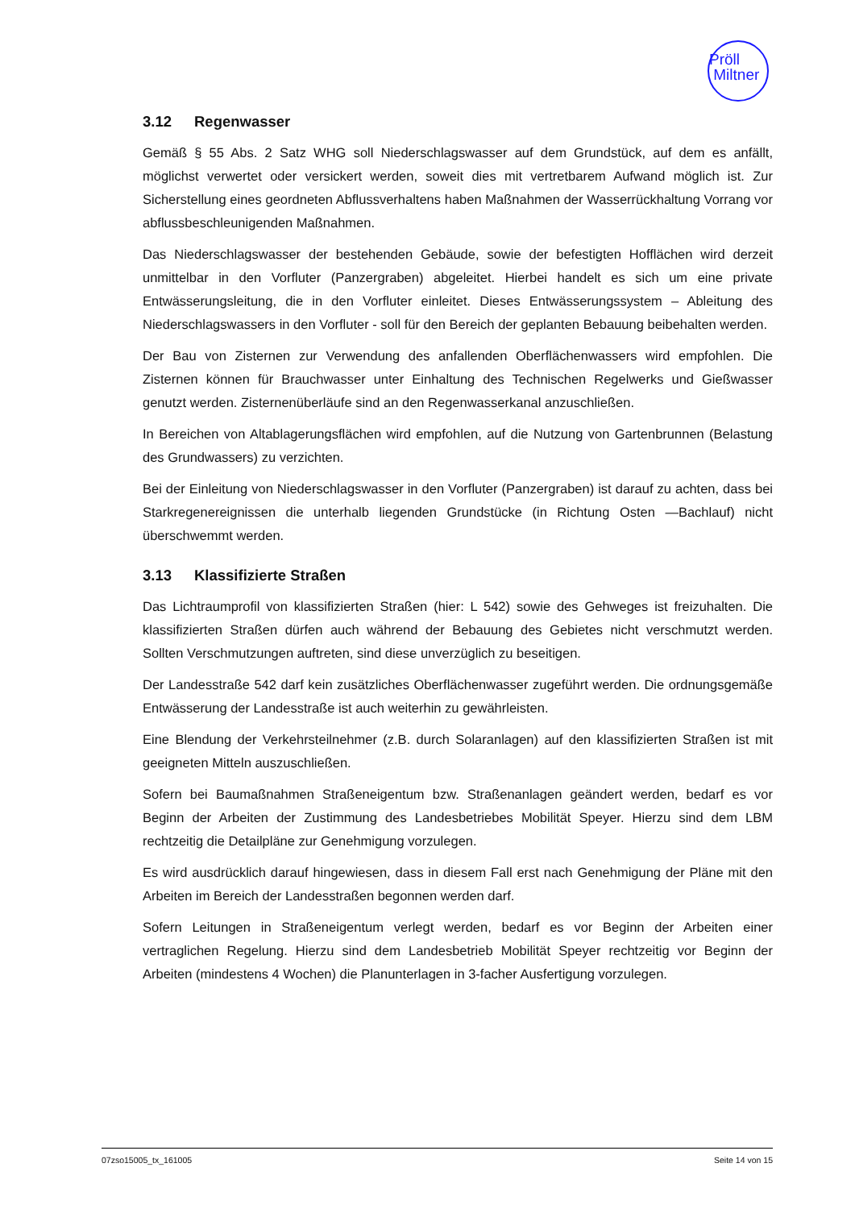Pröll
Miltner
3.12 Regenwasser
Gemäß § 55 Abs. 2 Satz WHG soll Niederschlagswasser auf dem Grundstück, auf dem es anfällt, möglichst verwertet oder versickert werden, soweit dies mit vertretbarem Aufwand möglich ist. Zur Sicherstellung eines geordneten Abflussverhaltens haben Maßnahmen der Wasserrückhaltung Vorrang vor abflussbeschleunigenden Maßnahmen.
Das Niederschlagswasser der bestehenden Gebäude, sowie der befestigten Hofflächen wird derzeit unmittelbar in den Vorfluter (Panzergraben) abgeleitet. Hierbei handelt es sich um eine private Entwässerungsleitung, die in den Vorfluter einleitet. Dieses Entwässerungssystem – Ableitung des Niederschlagswassers in den Vorfluter - soll für den Bereich der geplanten Bebauung beibehalten werden.
Der Bau von Zisternen zur Verwendung des anfallenden Oberflächenwassers wird empfohlen. Die Zisternen können für Brauchwasser unter Einhaltung des Technischen Regelwerks und Gießwasser genutzt werden. Zisternenüberläufe sind an den Regenwasserkanal anzuschließen.
In Bereichen von Altablagerungsflächen wird empfohlen, auf die Nutzung von Gartenbrunnen (Belastung des Grundwassers) zu verzichten.
Bei der Einleitung von Niederschlagswasser in den Vorfluter (Panzergraben) ist darauf zu achten, dass bei Starkregenereignissen die unterhalb liegenden Grundstücke (in Richtung Osten —Bachlauf) nicht überschwemmt werden.
3.13 Klassifizierte Straßen
Das Lichtraumprofil von klassifizierten Straßen (hier: L 542) sowie des Gehweges ist freizuhalten. Die klassifizierten Straßen dürfen auch während der Bebauung des Gebietes nicht verschmutzt werden. Sollten Verschmutzungen auftreten, sind diese unverzüglich zu beseitigen.
Der Landesstraße 542 darf kein zusätzliches Oberflächenwasser zugeführt werden. Die ordnungsgemäße Entwässerung der Landesstraße ist auch weiterhin zu gewährleisten.
Eine Blendung der Verkehrsteilnehmer (z.B. durch Solaranlagen) auf den klassifizierten Straßen ist mit geeigneten Mitteln auszuschließen.
Sofern bei Baumaßnahmen Straßeneigentum bzw. Straßenanlagen geändert werden, bedarf es vor Beginn der Arbeiten der Zustimmung des Landesbetriebes Mobilität Speyer. Hierzu sind dem LBM rechtzeitig die Detailpläne zur Genehmigung vorzulegen.
Es wird ausdrücklich darauf hingewiesen, dass in diesem Fall erst nach Genehmigung der Pläne mit den Arbeiten im Bereich der Landesstraßen begonnen werden darf.
Sofern Leitungen in Straßeneigentum verlegt werden, bedarf es vor Beginn der Arbeiten einer vertraglichen Regelung. Hierzu sind dem Landesbetrieb Mobilität Speyer rechtzeitig vor Beginn der Arbeiten (mindestens 4 Wochen) die Planunterlagen in 3-facher Ausfertigung vorzulegen.
07zso15005_tx_161005 Seite 14 von 15